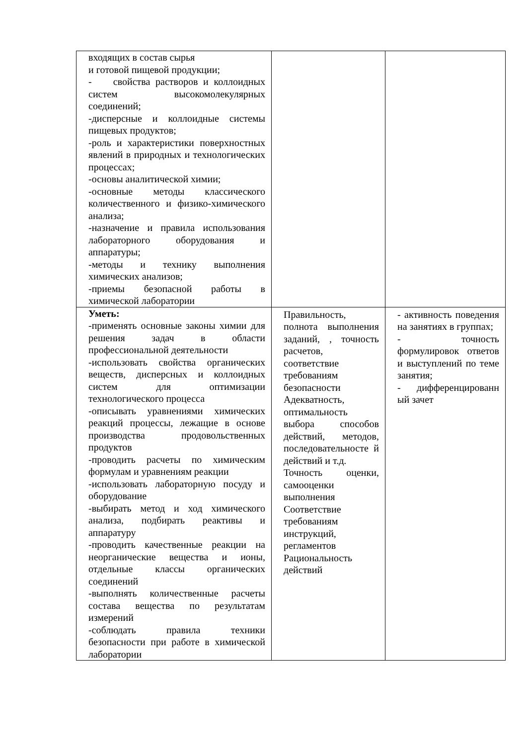| входящих в состав сырья и готовой пищевой продукции; - свойства растворов и коллоидных систем высокомолекулярных соединений; -дисперсные и коллоидные системы пищевых продуктов; -роль и характеристики поверхностных явлений в природных и технологических процессах; -основы аналитической химии; -основные методы классического количественного и физико-химического анализа; -назначение и правила использования лабораторного оборудования и аппаратуры; -методы и технику выполнения химических анализов; -приемы безопасной работы в химической лаборатории | | |
| Уметь: -применять основные законы химии для решения задач в области профессиональной деятельности -использовать свойства органических веществ, дисперсных и коллоидных систем для оптимизации технологического процесса -описывать уравнениями химических реакций процессы, лежащие в основе производства продовольственных продуктов -проводить расчеты по химическим формулам и уравнениям реакции -использовать лабораторную посуду и оборудование -выбирать метод и ход химического анализа, подбирать реактивы и аппаратуру -проводить качественные реакции на неорганические вещества и ионы, отдельные классы органических соединений -выполнять количественные расчеты состава вещества по результатам измерений -соблюдать правила техники безопасности при работе в химической лаборатории | Правильность, полнота выполнения заданий, , точность расчетов, соответствие требованиям безопасности Адекватность, оптимальность выбора способов действий, методов, последовательносте й действий и т.д. Точность оценки, самооценки выполнения Соответствие требованиям инструкций, регламентов Рациональность действий | - активность поведения на занятиях в группах; - точность формулировок ответов и выступлений по теме занятия; - дифференцированн ый зачет |